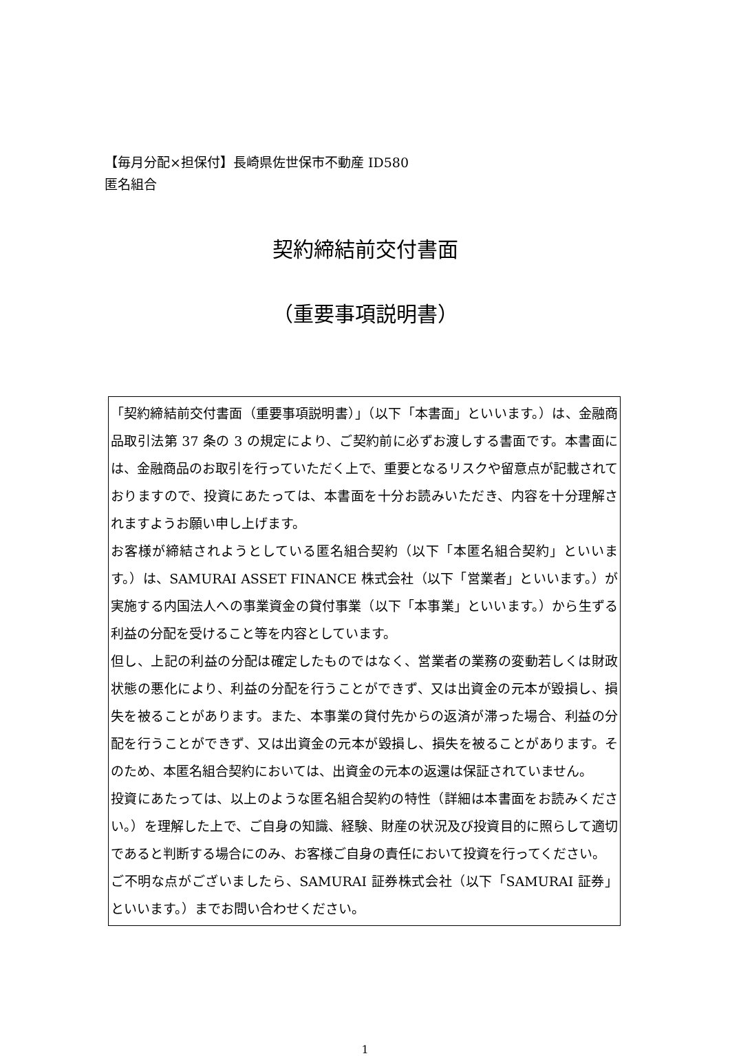【毎月分配×担保付】長崎県佐世保市不動産 ID580
匿名組合
契約締結前交付書面
（重要事項説明書）
「契約締結前交付書面（重要事項説明書）」（以下「本書面」といいます。）は、金融商品取引法第 37 条の 3 の規定により、ご契約前に必ずお渡しする書面です。本書面には、金融商品のお取引を行っていただく上で、重要となるリスクや留意点が記載されておりますので、投資にあたっては、本書面を十分お読みいただき、内容を十分理解されますようお願い申し上げます。
お客様が締結されようとしている匿名組合契約（以下「本匿名組合契約」といいます。）は、SAMURAI ASSET FINANCE 株式会社（以下「営業者」といいます。）が実施する内国法人への事業資金の貸付事業（以下「本事業」といいます。）から生ずる利益の分配を受けること等を内容としています。
但し、上記の利益の分配は確定したものではなく、営業者の業務の変動若しくは財政状態の悪化により、利益の分配を行うことができず、又は出資金の元本が毀損し、損失を被ることがあります。また、本事業の貸付先からの返済が滞った場合、利益の分配を行うことができず、又は出資金の元本が毀損し、損失を被ることがあります。そのため、本匿名組合契約においては、出資金の元本の返還は保証されていません。
投資にあたっては、以上のような匿名組合契約の特性（詳細は本書面をお読みください。）を理解した上で、ご自身の知識、経験、財産の状況及び投資目的に照らして適切であると判断する場合にのみ、お客様ご自身の責任において投資を行ってください。
ご不明な点がございましたら、SAMURAI 証券株式会社（以下「SAMURAI 証券」といいます。）までお問い合わせください。
1